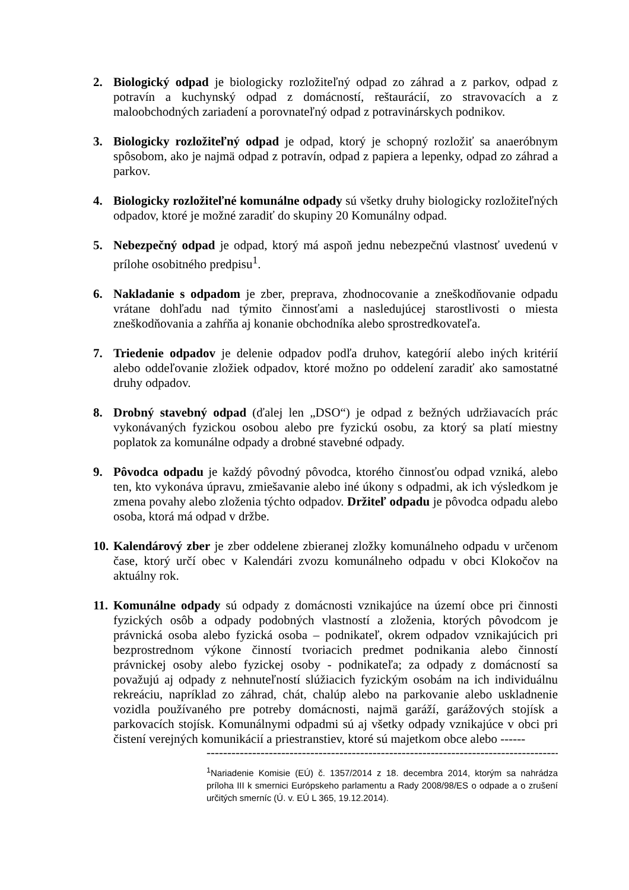2. Biologický odpad je biologicky rozložiteľný odpad zo záhrad a z parkov, odpad z potravín a kuchynský odpad z domácností, reštaurácií, zo stravovacích a z maloobchodných zariadení a porovnateľný odpad z potravinárskych podnikov.
3. Biologicky rozložiteľný odpad je odpad, ktorý je schopný rozložiť sa anaeróbnym spôsobom, ako je najmä odpad z potravín, odpad z papiera a lepenky, odpad zo záhrad a parkov.
4. Biologicky rozložiteľné komunálne odpady sú všetky druhy biologicky rozložiteľných odpadov, ktoré je možné zaradiť do skupiny 20 Komunálny odpad.
5. Nebezpečný odpad je odpad, ktorý má aspoň jednu nebezpečnú vlastnosť uvedenú v prílohe osobitného predpisu<sup>1</sup>.
6. Nakladanie s odpadom je zber, preprava, zhodnocovanie a zneškodňovanie odpadu vrátane dohľadu nad týmito činnosťami a nasledujúcej starostlivosti o miesta zneškodňovania a zahŕňa aj konanie obchodníka alebo sprostredkovateľa.
7. Triedenie odpadov je delenie odpadov podľa druhov, kategórií alebo iných kritérií alebo oddeľovanie zložiek odpadov, ktoré možno po oddelení zaradiť ako samostatné druhy odpadov.
8. Drobný stavebný odpad (ďalej len „DSO“) je odpad z bežných udržiavacích prác vykonávaných fyzickou osobou alebo pre fyzickú osobu, za ktorý sa platí miestny poplatok za komunálne odpady a drobné stavebné odpady.
9. Pôvodca odpadu je každý pôvodný pôvodca, ktorého činnosťou odpad vzniká, alebo ten, kto vykonáva úpravu, zmiešavanie alebo iné úkony s odpadmi, ak ich výsledkom je zmena povahy alebo zloženia týchto odpadov. Držiteľ odpadu je pôvodca odpadu alebo osoba, ktorá má odpad v držbe.
10.
Kalendárový zber je zber oddelene zbieranej zložky komunálneho odpadu v určenom čase, ktorý určí obec v Kalendári zvozu komunálneho odpadu v obci Klokočov na aktuálny rok.
11.
Komunálne odpady sú odpady z domácnosti vznikajúce na území obce pri činnosti fyzických osôb a odpady podobných vlastností a zloženia, ktorých pôvodcom je právnická osoba alebo fyzická osoba – podnikateľ, okrem odpadov vznikajúcich pri bezprostrednom výkone činností tvoriacich predmet podnikania alebo činností právnickej osoby alebo fyzickej osoby - podnikateľa; za odpady z domácností sa považujú aj odpady z nehnuteľností slúžiacich fyzickým osobám na ich individuálnu rekreáciu, napríklad zo záhrad, chát, chalúp alebo na parkovanie alebo uskladnenie vozidla používaného pre potreby domácnosti, najmä garáží, garážových stojísk a parkovacích stojísk. Komunálnymi odpadmi sú aj všetky odpady vznikajúce v obci pri čistení verejných komunikácií a priestranstiev, ktoré sú majetkom obce alebo ------
-----------------------------------------------------------------------------------------------------
<sup>1</sup> Nariadenie Komisie (EÚ) č. 1357/2014 z 18. decembra 2014, ktorým sa nahrádza príloha III k smernici Európskeho parlamentu a Rady 2008/98/ES o odpade a o zrušení určitých smerníc (Ú. v. EÚ L 365, 19.12.2014).